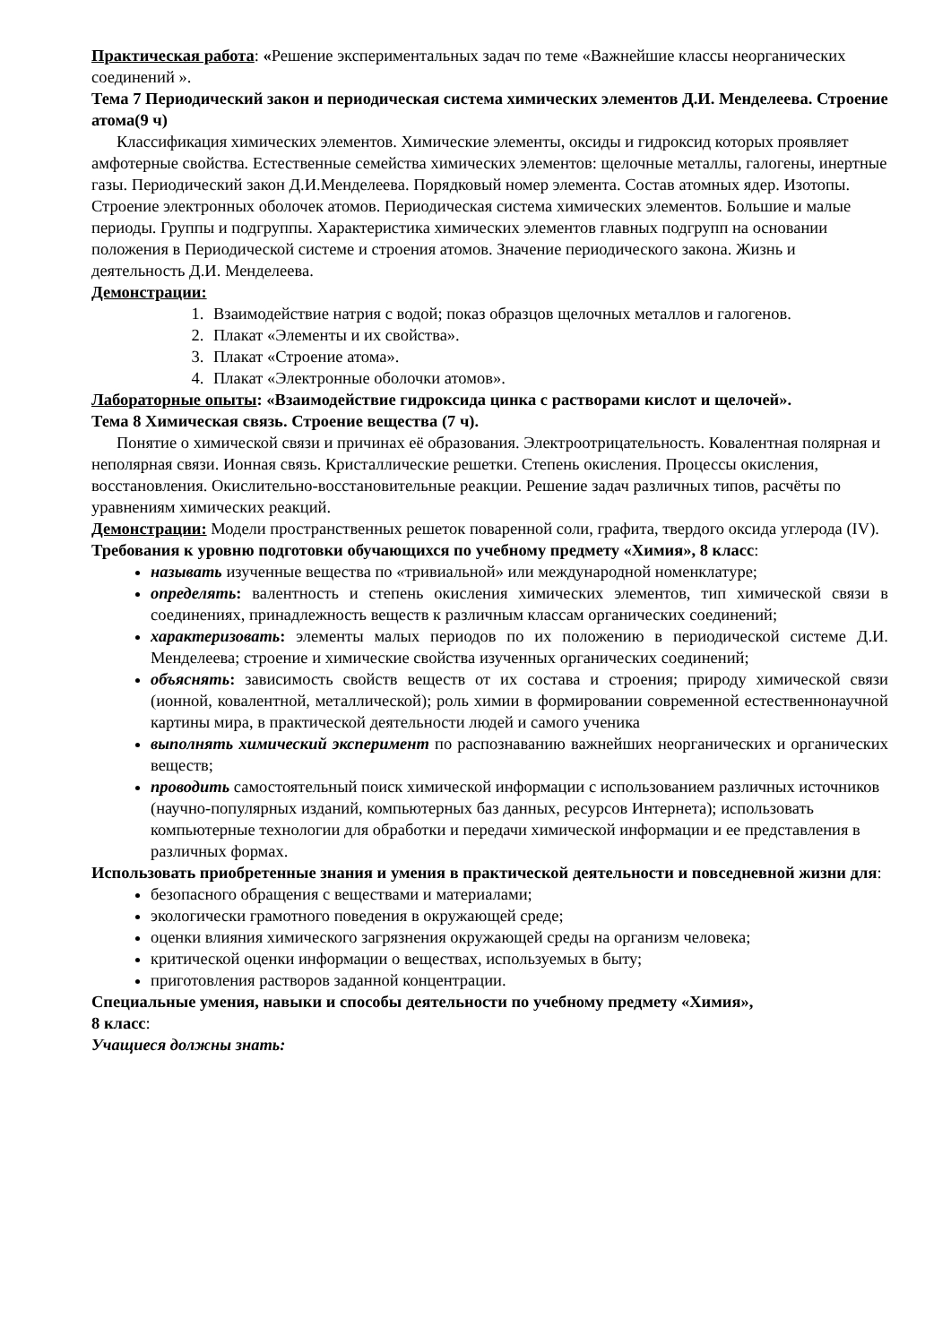Практическая работа: «Решение экспериментальных задач по теме «Важнейшие классы неорганических соединений ».
Тема 7 Периодический закон и периодическая система химических элементов Д.И. Менделеева. Строение атома(9 ч)
Классификация химических элементов. Химические элементы, оксиды и гидроксид которых проявляет амфотерные свойства. Естественные семейства химических элементов: щелочные металлы, галогены, инертные газы. Периодический закон Д.И.Менделеева. Порядковый номер элемента. Состав атомных ядер. Изотопы. Строение электронных оболочек атомов. Периодическая система химических элементов. Большие и малые периоды. Группы и подгруппы. Характеристика химических элементов главных подгрупп на основании положения в Периодической системе и строения атомов. Значение периодического закона. Жизнь и деятельность Д.И. Менделеева.
Демонстрации:
1. Взаимодействие натрия с водой; показ образцов щелочных металлов и галогенов.
2. Плакат «Элементы и их свойства».
3. Плакат «Строение атома».
4. Плакат «Электронные оболочки атомов».
Лабораторные опыты: «Взаимодействие гидроксида цинка с растворами кислот и щелочей».
Тема 8 Химическая связь. Строение вещества (7 ч).
Понятие о химической связи и причинах её образования. Электроотрицательность. Ковалентная полярная и неполярная связи. Ионная связь. Кристаллические решетки. Степень окисления. Процессы окисления, восстановления. Окислительно-восстановительные реакции. Решение задач различных типов, расчёты по уравнениям химических реакций.
Демонстрации: Модели пространственных решеток поваренной соли, графита, твердого оксида углерода (IV).
Требования к уровню подготовки обучающихся по учебному предмету «Химия», 8 класс:
называть изученные вещества по «тривиальной» или международной номенклатуре;
определять: валентность и степень окисления химических элементов, тип химической связи в соединениях, принадлежность веществ к различным классам органических соединений;
характеризовать: элементы малых периодов по их положению в периодической системе Д.И. Менделеева; строение и химические свойства изученных органических соединений;
объяснять: зависимость свойств веществ от их состава и строения; природу химической связи (ионной, ковалентной, металлической); роль химии в формировании современной естественнонаучной картины мира, в практической деятельности людей и самого ученика
выполнять химический эксперимент по распознаванию важнейших неорганических и органических веществ;
проводить самостоятельный поиск химической информации с использованием различных источников (научно-популярных изданий, компьютерных баз данных, ресурсов Интернета); использовать компьютерные технологии для обработки и передачи химической информации и ее представления в различных формах.
Использовать приобретенные знания и умения в практической деятельности и повседневной жизни для:
безопасного обращения с веществами и материалами;
экологически грамотного поведения в окружающей среде;
оценки влияния химического загрязнения окружающей среды на организм человека;
критической оценки информации о веществах, используемых в быту;
приготовления растворов заданной концентрации.
Специальные умения, навыки и способы деятельности по учебному предмету «Химия»,
8 класс:
Учащиеся должны знать: